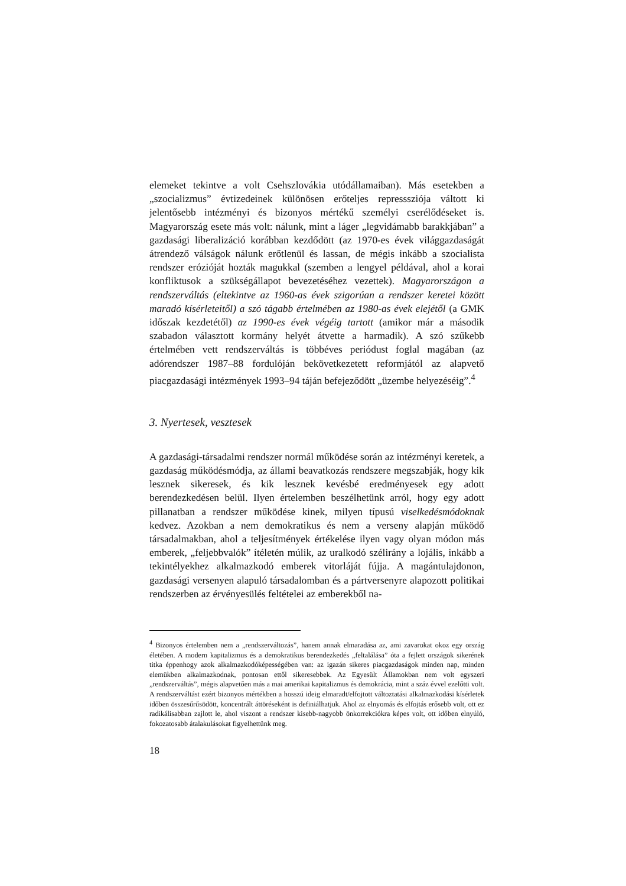elemeket tekintve a volt Csehszlovákia utódállamaiban). Más esetekben a „szocializmus” évtizedeinek különösen erőteljes represssziója váltott ki jelentősebb intézményi és bizonyos mértékű személyi cserélődéseket is. Magyarország esete más volt: nálunk, mint a láger „legvidámabb barakkjában” a gazdasági liberalizáció korábban kezdődött (az 1970-es évek világgazdaságát átrendező válságok nálunk erőtlenül és lassan, de mégis inkább a szocialista rendszer erózióját hozták magukkal (szemben a lengyel példával, ahol a korai konfliktusok a szükségállapot bevezetéséhez vezettek). Magyarországon a rendszerváltás (eltekintve az 1960-as évek szigorúan a rendszer keretei között maradó kísérleteitől) a szó tágabb értelmében az 1980-as évek elejétől (a GMK időszak kezdetétől) az 1990-es évek végéig tartott (amikor már a második szabadon választott kormány helyét átvette a harmadik). A szó szűkebb értelmében vett rendszerváltás is többéves periódust foglal magában (az adórendszer 1987–88 fordulóján bekövetkezetett reformjától az alapvető piacgazdasági intézmények 1993–94 táján befejeződött „üzembe helyezéséig”.<sup>4</sup>
3. Nyertesek, vesztesek
A gazdasági-társadalmi rendszer normál működése során az intézményi keretek, a gazdaság működésmódja, az állami beavatkozás rendszere megszabják, hogy kik lesznek sikeresek, és kik lesznek kevésbé eredményesek egy adott berendezkedésen belül. Ilyen értelemben beszélhetünk arról, hogy egy adott pillanatban a rendszer működése kinek, milyen típusú viselkedésmódoknak kedvez. Azokban a nem demokratikus és nem a verseny alapján működő társadalmakban, ahol a teljesítmények értékelése ilyen vagy olyan módon más emberek, „feljebbvalók” ítéletén múlik, az uralkodó szélirány a lojális, inkább a tekintélyekhez alkalmazkodó emberek vitorláját fújja. A magántulajdonon, gazdasági versenyen alapuló társadalomban és a pártversenyre alapozott politikai rendszerben az érvényesülés feltételei az emberekből na-
<sup>4</sup> Bizonyos értelemben nem a „rendszerváltozás”, hanem annak elmaradása az, ami zavarokat okoz egy ország életében. A modern kapitalizmus és a demokratikus berendezkedés „feltalálása” óta a fejlett országok sikerének titka éppenhogy azok alkalmazkodóképességében van: az igazán sikeres piacgazdaságok minden nap, minden elemükben alkalmazkodnak, pontosan ettől sikeresebbek. Az Egyesült Államokban nem volt egyszeri „rendszerváltás”, mégis alapvetően más a mai amerikai kapitalizmus és demokrácia, mint a száz évvel ezelőtti volt. A rendszerváltást ezért bizonyos mértékben a hosszú ideig elmaradt/elfojtott változtatási alkalmazkodási kísérletek időben összesűrűsödött, koncentrált áttöréseként is definiálhatjuk. Ahol az elnyomás és elfojtás erősebb volt, ott ez radikálisabban zajlott le, ahol viszont a rendszer kisebb-nagyobb önkorrekciókra képes volt, ott időben elnyúló, fokozatosabb átalakulásokat figyelhettünk meg.
18